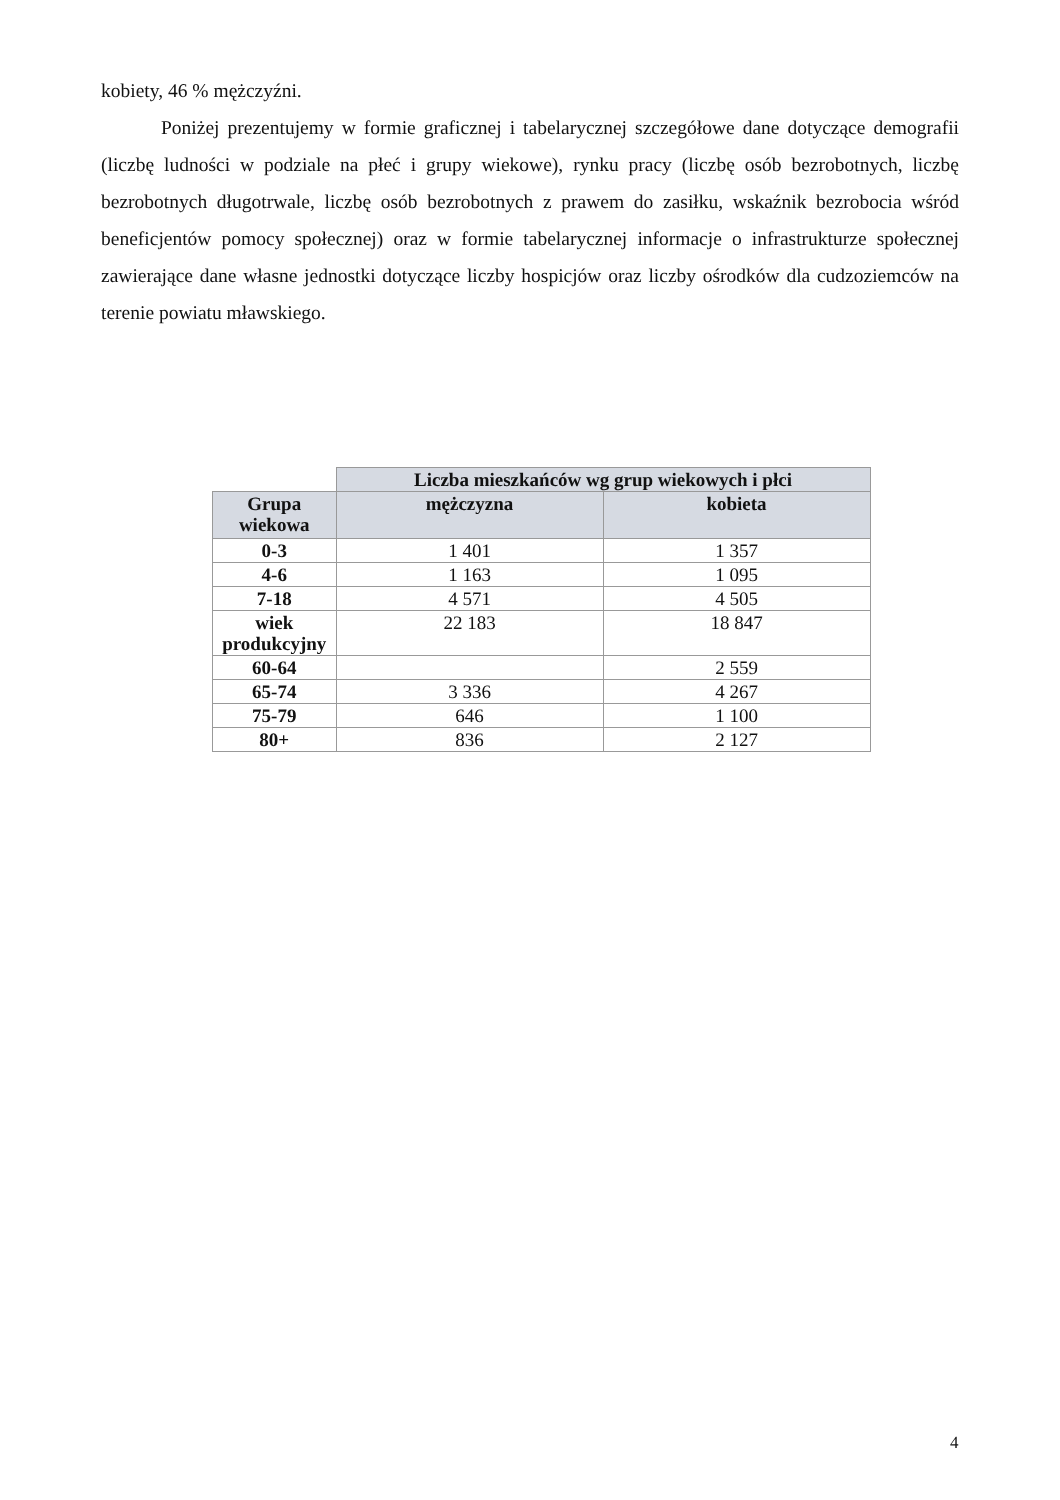kobiety, 46 % mężczyźni.
Poniżej prezentujemy w formie graficznej i tabelarycznej szczegółowe dane dotyczące demografii (liczbę ludności w podziale na płeć i grupy wiekowe), rynku pracy (liczbę osób bezrobotnych, liczbę bezrobotnych długotrwale, liczbę osób bezrobotnych z prawem do zasiłku, wskaźnik bezrobocia wśród beneficjentów pomocy społecznej) oraz w formie tabelarycznej informacje o infrastrukturze społecznej zawierające dane własne jednostki dotyczące liczby hospicjów oraz liczby ośrodków dla cudzoziemców na terenie powiatu mławskiego.
| | Liczba mieszkańców wg grup wiekowych i płci | |
| Grupa wiekowa | mężczyzna | kobieta |
| 0-3 | 1 401 | 1 357 |
| 4-6 | 1 163 | 1 095 |
| 7-18 | 4 571 | 4 505 |
| wiek produkcyjny | 22 183 | 18 847 |
| 60-64 | | 2 559 |
| 65-74 | 3 336 | 4 267 |
| 75-79 | 646 | 1 100 |
| 80+ | 836 | 2 127 |
4